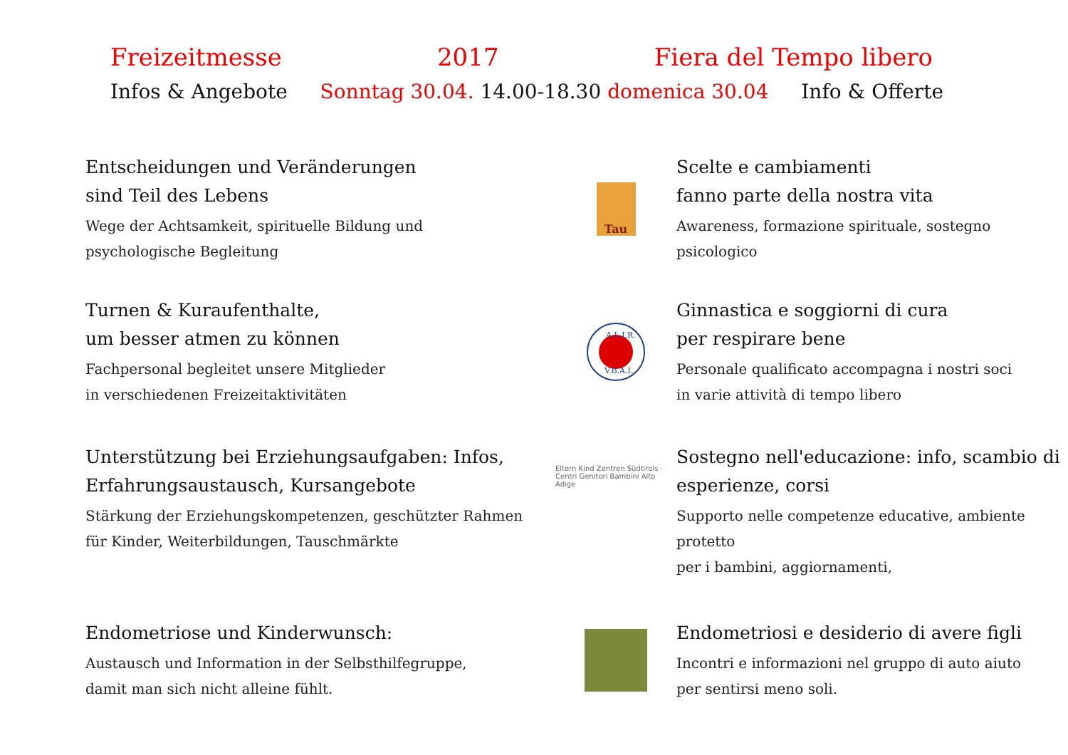Freizeitmesse 2017 Fiera del Tempo libero
Infos & Angebote Sonntag 30.04. 14.00-18.30 domenica 30.04 Info & Offerte
Entscheidungen und Veränderungen
sind Teil des Lebens
Wege der Achtsamkeit, spirituelle Bildung und
psychologische Begleitung
Tau
Scelte e cambiamenti
fanno parte della nostra vita
Awareness, formazione spirituale, sostegno psicologico
Turnen & Kuraufenthalte,
um besser atmen zu können
Fachpersonal begleitet unsere Mitglieder
in verschiedenen Freizeitaktivitäten
A.L.I.R.
V.B.A.I.
Ginnastica e soggiorni di cura
per respirare bene
Personale qualificato accompagna i nostri soci
in varie attività di tempo libero
Unterstützung bei Erziehungsaufgaben: Infos,
Erfahrungsaustausch, Kursangebote
Stärkung der Erziehungskompetenzen, geschützter Rahmen
für Kinder, Weiterbildungen, Tauschmärkte
Eltern Kind Zentren Südtirols · Centri Genitori Bambini Alto Adige
Sostegno nell'educazione: info, scambio di
esperienze, corsi
Supporto nelle competenze educative, ambiente protetto
per i bambini, aggiornamenti,
Endometriose und Kinderwunsch:
Austausch und Information in der Selbsthilfegruppe,
damit man sich nicht alleine fühlt.
Endometriosi e desiderio di avere figli
Incontri e informazioni nel gruppo di auto aiuto
per sentirsi meno soli.